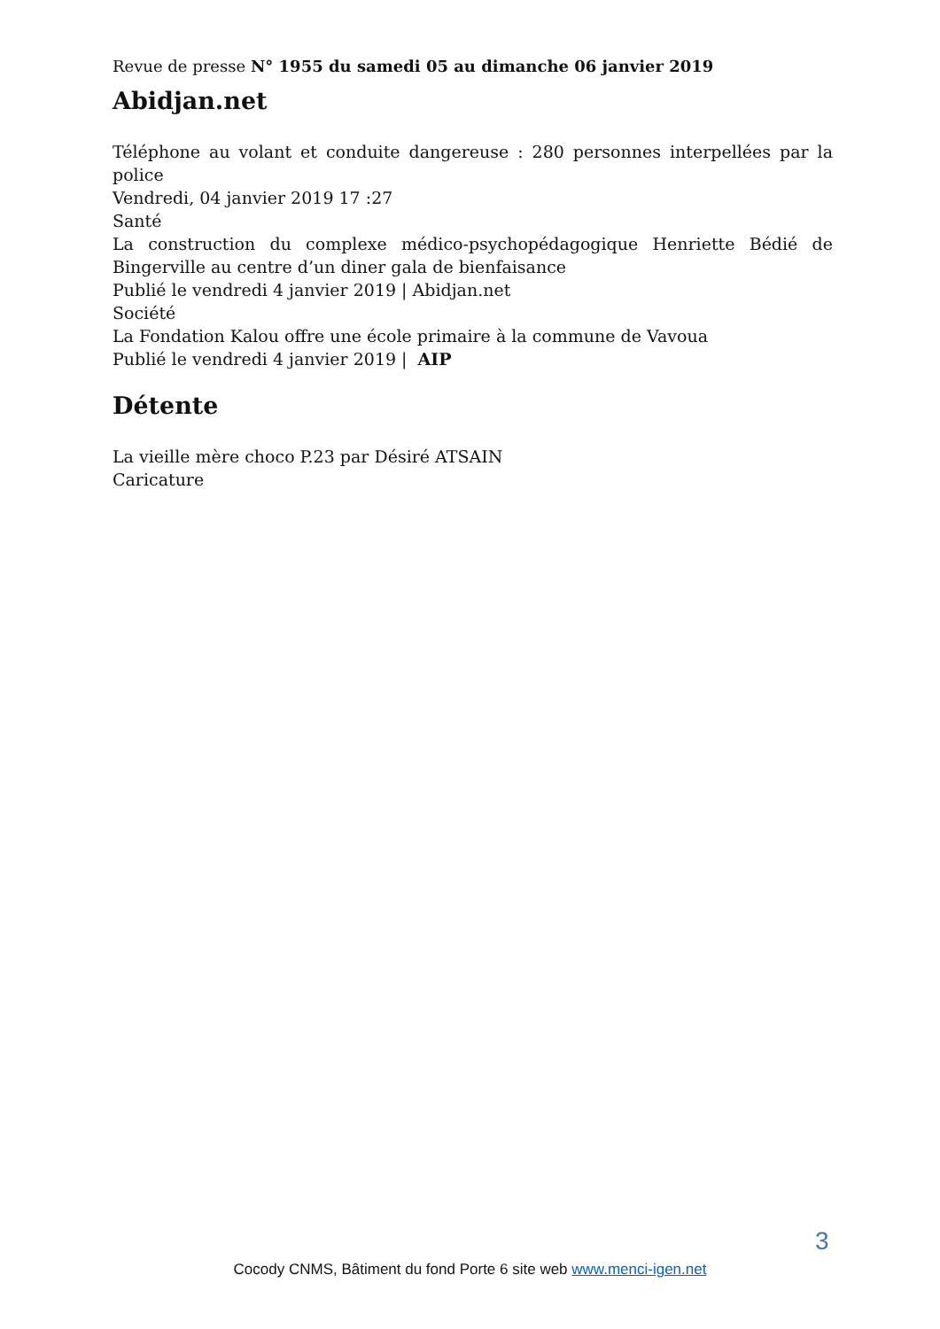Revue de presse N° 1955 du samedi 05 au dimanche 06 janvier 2019
Abidjan.net
Téléphone au volant et conduite dangereuse : 280 personnes interpellées par la police
Vendredi, 04 janvier 2019 17 :27
Santé
La construction du complexe médico-psychopédagogique Henriette Bédié de Bingerville au centre d’un diner gala de bienfaisance
Publié le vendredi 4 janvier 2019 | Abidjan.net
Société
La Fondation Kalou offre une école primaire à la commune de Vavoua
Publié le vendredi 4 janvier 2019 | AIP
Détente
La vieille mère choco P.23 par Désiré ATSAIN
Caricature
3
Cocody CNMS, Bâtiment du fond Porte 6 site web www.menci-igen.net